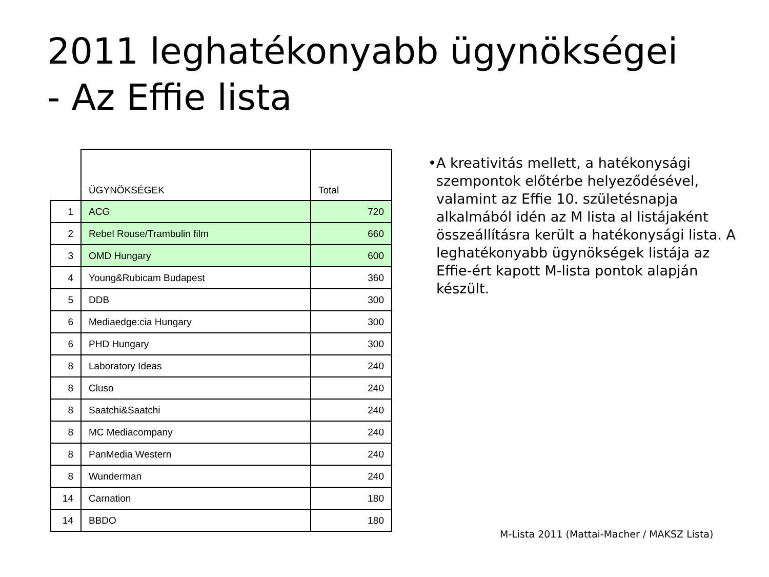2011 leghatékonyabb ügynökségei
- Az Effie lista
| | ÜGYNÖKSÉGEK | Total |
| --- | --- | --- |
| 1 | ACG | 720 |
| 2 | Rebel Rouse/Trambulin film | 660 |
| 3 | OMD Hungary | 600 |
| 4 | Young&Rubicam Budapest | 360 |
| 5 | DDB | 300 |
| 6 | Mediaedge:cia Hungary | 300 |
| 6 | PHD Hungary | 300 |
| 8 | Laboratory Ideas | 240 |
| 8 | Cluso | 240 |
| 8 | Saatchi&Saatchi | 240 |
| 8 | MC Mediacompany | 240 |
| 8 | PanMedia Western | 240 |
| 8 | Wunderman | 240 |
| 14 | Carnation | 180 |
| 14 | BBDO | 180 |
• A kreativitás mellett, a hatékonysági szempontok előtérbe helyeződésével, valamint az Effie 10. születésnapja alkalmából idén az M lista al listájaként összeállításra került a hatékonysági lista. A leghatékonyabb ügynökségek listája az Effie-ért kapott M-lista pontok alapján készült.
M-Lista 2011 (Mattai-Macher / MAKSZ Lista)